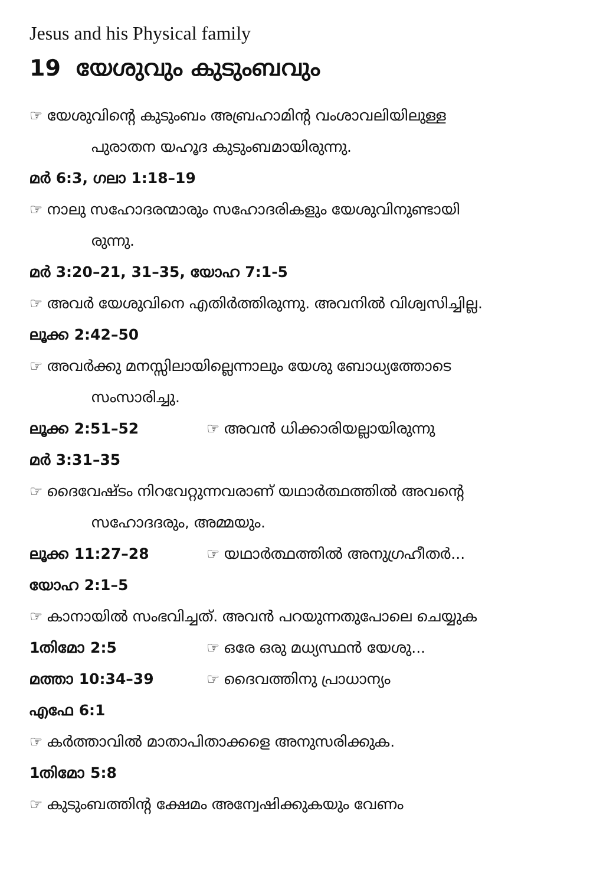Jesus and his Physical family
19 യേശുവും കുടുംബവും
☞ യേശുവിന്റെ കുടുംബം അബ്രഹാമിന്റ വംശാവലിയിലുള്ള
പുരാതന യഹൂദ കുടുംബമായിരുന്നു.
മർ 6:3, ഗലാ 1:18–19
☞ നാലു സഹോദരന്മാരും സഹോദരികളും യേശുവിനുണ്ടായി
രുന്നു.
മർ 3:20–21, 31–35, യോഹ 7:1-5
☞ അവർ യേശുവിനെ എതിർത്തിരുന്നു. അവനിൽ വിശ്വസിച്ചില്ല.
ലൂക്ക 2:42–50
☞ അവർക്കു മനസ്സിലായില്ലെന്നാലും യേശു ബോധ്യത്തോടെ
സംസാരിച്ചു.
ലൂക്ക 2:51–52 ☞ അവൻ ധിക്കാരിയല്ലായിരുന്നു
മർ 3:31–35
☞ ദൈവേഷ്ടം നിറവേറ്റുന്നവരാണ് യഥാർത്ഥത്തിൽ അവന്റെ
സഹോദദരും, അമ്മയും.
ലൂക്ക 11:27–28 ☞ യഥാർത്ഥത്തിൽ അനുഗ്രഹീതർ...
യോഹ 2:1–5
☞ കാനായിൽ സംഭവിച്ചത്. അവൻ പറയുന്നതുപോലെ ചെയ്യുക
1തിമോ 2:5 ☞ ഒരേ ഒരു മധ്യസ്ഥൻ യേശു...
മത്താ 10:34–39 ☞ ദൈവത്തിനു പ്രാധാന്യം
എഫേ 6:1
☞ കർത്താവിൽ മാതാപിതാക്കളെ അനുസരിക്കുക.
1തിമോ 5:8
☞ കുടുംബത്തിന്റ ക്ഷേമം അന്വേഷിക്കുകയും വേണം